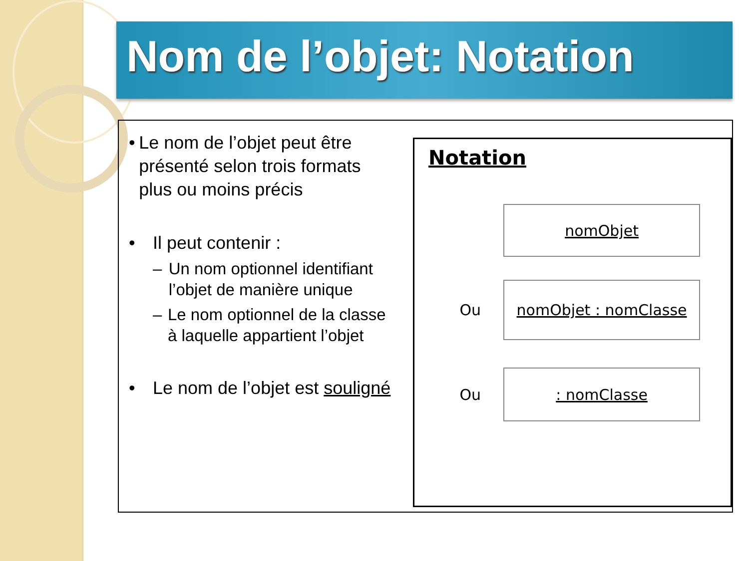Nom de l’objet: Notation
• Le nom de l’objet peut être présenté selon trois formats plus ou moins précis
• Il peut contenir :
– Un nom optionnel identifiant l’objet de manière unique
– Le nom optionnel de la classe à laquelle appartient l’objet
• Le nom de l’objet est souligné
Notation
nomObjet
Ou
nomObjet : nomClasse
Ou
: nomClasse